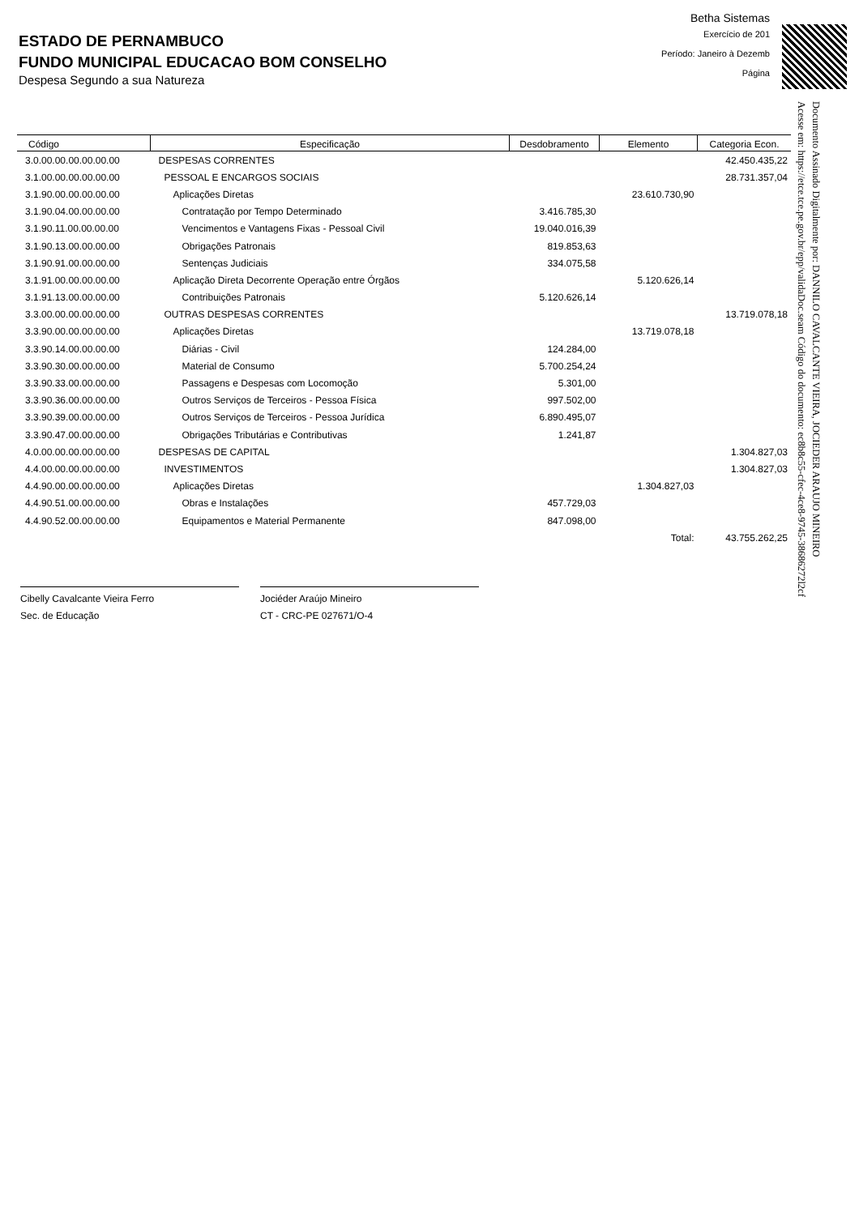ESTADO DE PERNAMBUCO
FUNDO MUNICIPAL EDUCACAO BOM CONSELHO
Despesa Segundo a sua Natureza
Betha Sistemas
Exercício de 201
Período: Janeiro à Dezemb
Página
Documento Assinado Digitalmente por: DANNILO CAVALCANTE VIEIRA, JOCIEDER ARAUJO MINEIRO
Acesse em: https://etce.tce.pe.gov.br/epp/validaDoc.seam Código do documento: ec8b8c55-cfec-4ce8-9745-38686272l2cf
| Código | Especificação | Desdobramento | Elemento | Categoria Econ. |
| --- | --- | --- | --- | --- |
| 3.0.00.00.00.00.00.00 | DESPESAS CORRENTES | | | 42.450.435,22 |
| 3.1.00.00.00.00.00.00 | PESSOAL E ENCARGOS SOCIAIS | | | 28.731.357,04 |
| 3.1.90.00.00.00.00.00 | Aplicações Diretas | | 23.610.730,90 | |
| 3.1.90.04.00.00.00.00 | Contratação por Tempo Determinado | 3.416.785,30 | | |
| 3.1.90.11.00.00.00.00 | Vencimentos e Vantagens Fixas - Pessoal Civil | 19.040.016,39 | | |
| 3.1.90.13.00.00.00.00 | Obrigações Patronais | 819.853,63 | | |
| 3.1.90.91.00.00.00.00 | Sentenças Judiciais | 334.075,58 | | |
| 3.1.91.00.00.00.00.00 | Aplicação Direta Decorrente Operação entre Órgãos | | 5.120.626,14 | |
| 3.1.91.13.00.00.00.00 | Contribuições Patronais | 5.120.626,14 | | |
| 3.3.00.00.00.00.00.00 | OUTRAS DESPESAS CORRENTES | | | 13.719.078,18 |
| 3.3.90.00.00.00.00.00 | Aplicações Diretas | | 13.719.078,18 | |
| 3.3.90.14.00.00.00.00 | Diárias - Civil | 124.284,00 | | |
| 3.3.90.30.00.00.00.00 | Material de Consumo | 5.700.254,24 | | |
| 3.3.90.33.00.00.00.00 | Passagens e Despesas com Locomoção | 5.301,00 | | |
| 3.3.90.36.00.00.00.00 | Outros Serviços de Terceiros - Pessoa Física | 997.502,00 | | |
| 3.3.90.39.00.00.00.00 | Outros Serviços de Terceiros - Pessoa Jurídica | 6.890.495,07 | | |
| 3.3.90.47.00.00.00.00 | Obrigações Tributárias e Contributivas | 1.241,87 | | |
| 4.0.00.00.00.00.00.00 | DESPESAS DE CAPITAL | | | 1.304.827,03 |
| 4.4.00.00.00.00.00.00 | INVESTIMENTOS | | | 1.304.827,03 |
| 4.4.90.00.00.00.00.00 | Aplicações Diretas | | 1.304.827,03 | |
| 4.4.90.51.00.00.00.00 | Obras e Instalações | 457.729,03 | | |
| 4.4.90.52.00.00.00.00 | Equipamentos e Material Permanente | 847.098,00 | | |
| | | | Total: | 43.755.262,25 |
Cibelly Cavalcante Vieira Ferro
Sec. de Educação
Jociéder Araújo Mineiro
CT - CRC-PE 027671/O-4